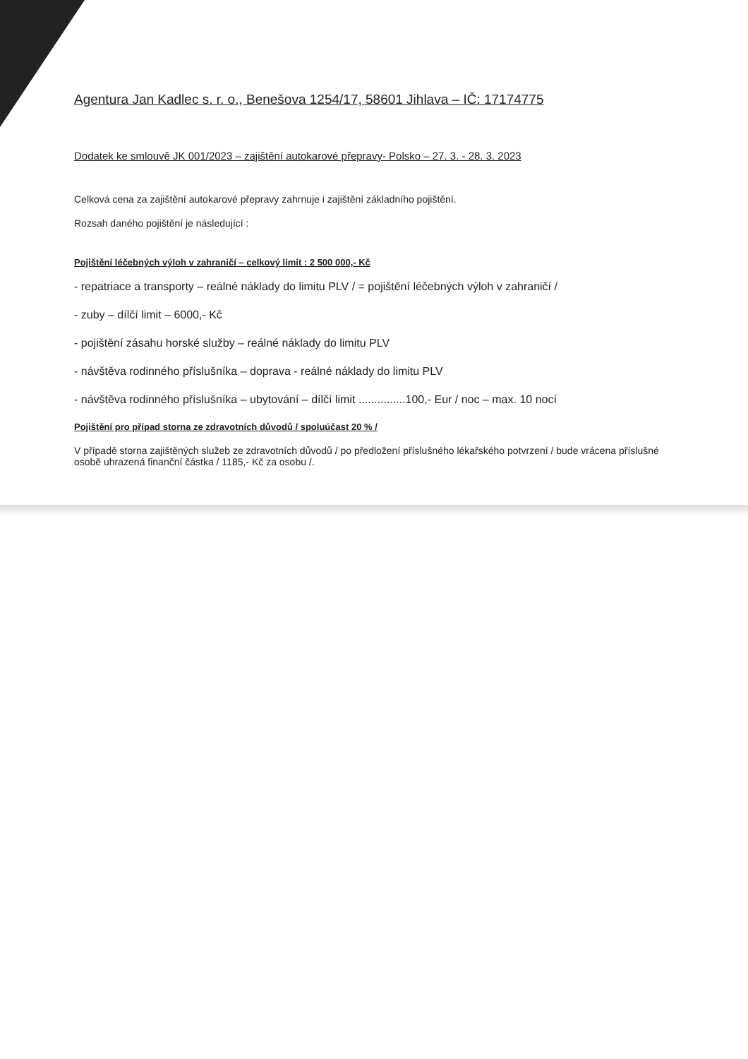Agentura Jan Kadlec s. r. o., Benešova 1254/17, 58601 Jihlava – IČ: 17174775
Dodatek ke smlouvě JK 001/2023 – zajištění autokarové přepravy- Polsko – 27. 3. - 28. 3. 2023
Celková cena za zajištění autokarové přepravy zahrnuje i zajištění základního pojištění.
Rozsah daného pojištění je následující :
Pojištění léčebných výloh v zahraničí – celkový limit : 2 500 000,- Kč
- repatriace a transporty – reálné náklady do limitu PLV / = pojištění léčebných výloh v zahraničí /
- zuby – dílčí limit – 6000,- Kč
- pojištění zásahu horské služby – reálné náklady do limitu PLV
- návštěva rodinného příslušníka – doprava - reálné náklady do limitu PLV
- návštěva rodinného příslušníka – ubytování – dílčí limit ...............100,- Eur / noc – max. 10 nocí
Pojištění pro případ storna ze zdravotních důvodů / spoluúčast 20 % /
V případě storna zajištěných služeb ze zdravotních důvodů / po předložení příslušného lékařského potvrzení / bude vrácena příslušné osobě uhrazená finanční částka / 1185,- Kč za osobu /.